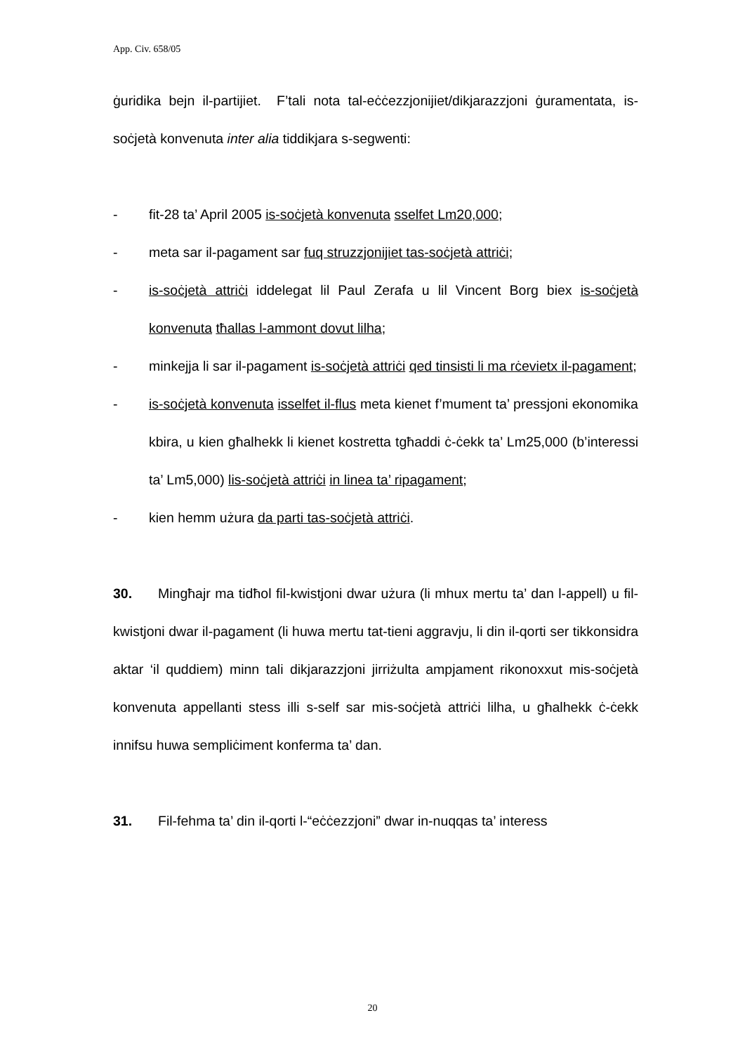App. Civ. 658/05
ġuridika bejn il-partijiet. F’tali nota tal-eċċezzjonijiet/dikjarazzjoni ġuramentata, is-soċjetà konvenuta inter alia tiddikjara s-segwenti:
- fit-28 ta’ April 2005 is-soċjetà konvenuta sselfet Lm20,000;
- meta sar il-pagament sar fuq struzzjonijiet tas-soċjetà attriċi;
- is-soċjetà attriċi iddelegat lil Paul Zerafa u lil Vincent Borg biex is-soċjetà konvenuta tħallas l-ammont dovut lilha;
- minkejja li sar il-pagament is-soċjetà attriċi qed tinsisti li ma rċevietx il-pagament;
- is-soċjetà konvenuta isselfet il-flus meta kienet f’mument ta’ pressjoni ekonomika kbira, u kien għalhekk li kienet kostretta tgħaddi ċ-ċekk ta’ Lm25,000 (b’interessi ta’ Lm5,000) lis-soċjetà attriċi in linea ta’ ripagament;
- kien hemm użura da parti tas-soċjetà attriċi.
30. Mingħajr ma tidħol fil-kwistjoni dwar użura (li mhux mertu ta’ dan l-appell) u fil-kwistjoni dwar il-pagament (li huwa mertu tat-tieni aggravju, li din il-qorti ser tikkonsidra aktar ‘il quddiem) minn tali dikjarazzjoni jirriżulta ampjament rikonoxxut mis-soċjetà konvenuta appellanti stess illi s-self sar mis-soċjetà attriċi lilha, u għalhekk ċ-ċekk innifsu huwa sempliċiment konferma ta’ dan.
31. Fil-fehma ta’ din il-qorti l-“eċċezzjoni” dwar in-nuqqas ta’ interess
20